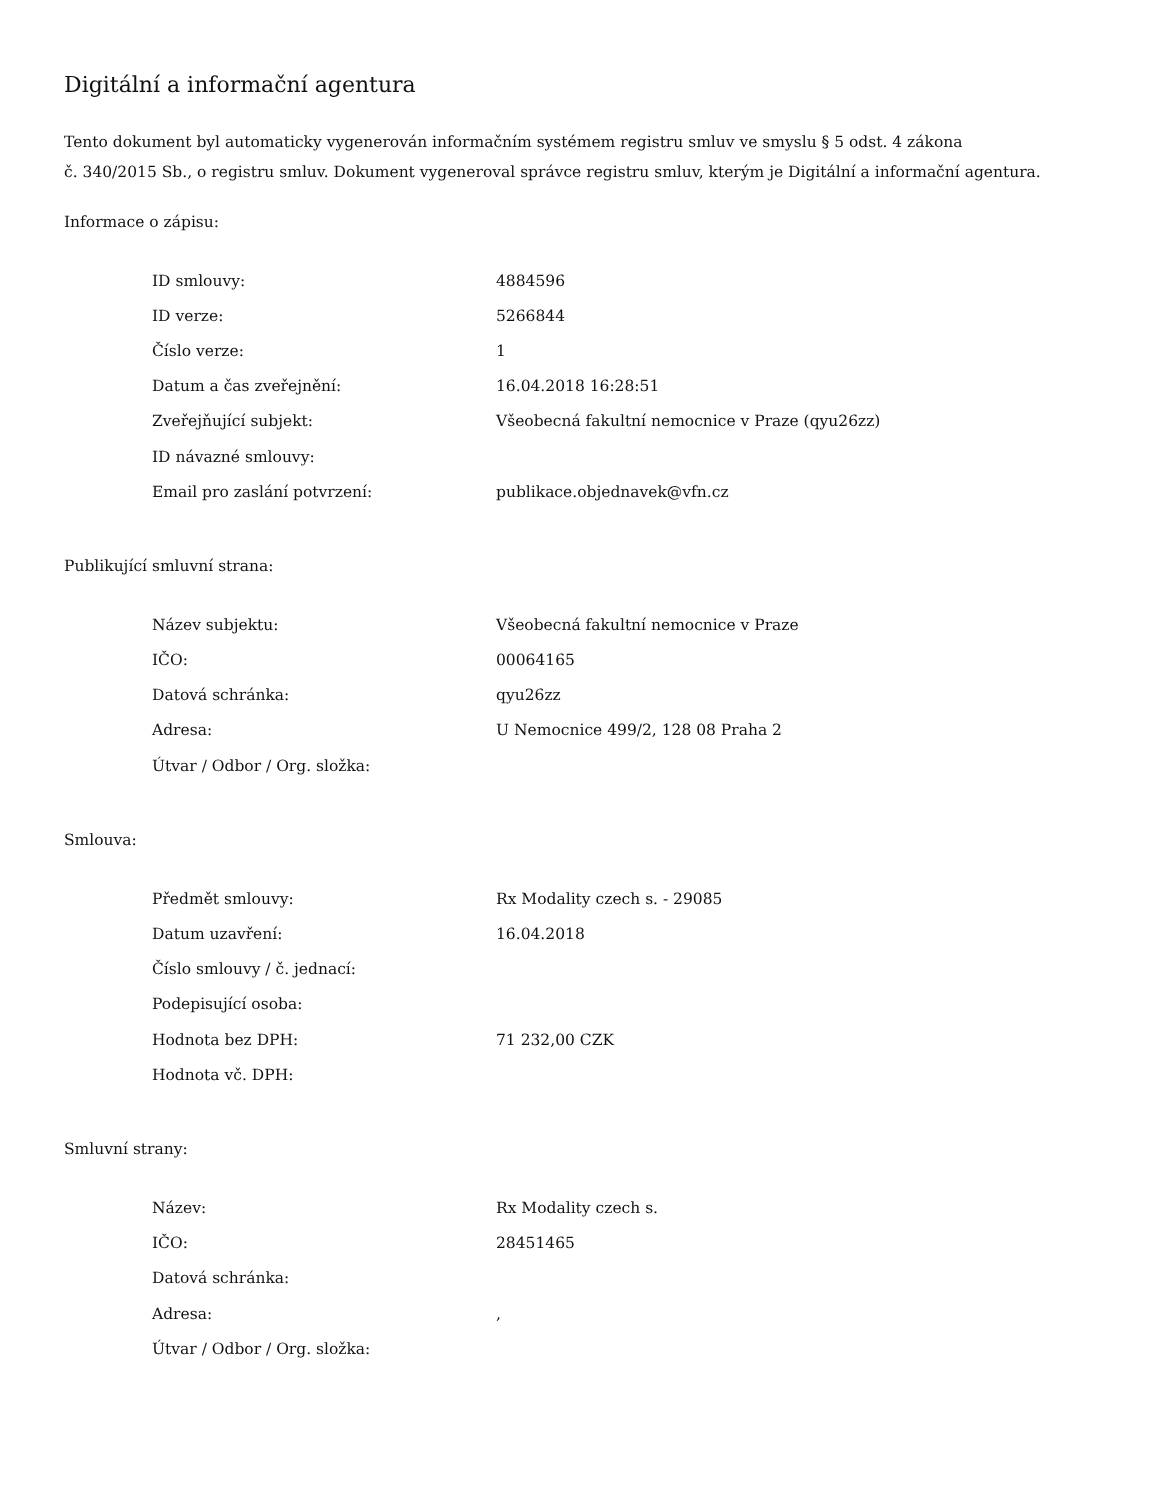Digitální a informační agentura
Tento dokument byl automaticky vygenerován informačním systémem registru smluv ve smyslu § 5 odst. 4 zákona
č. 340/2015 Sb., o registru smluv. Dokument vygeneroval správce registru smluv, kterým je Digitální a informační agentura.
Informace o zápisu:
| ID smlouvy: | 4884596 |
| ID verze: | 5266844 |
| Číslo verze: | 1 |
| Datum a čas zveřejnění: | 16.04.2018 16:28:51 |
| Zveřejňující subjekt: | Všeobecná fakultní nemocnice v Praze (qyu26zz) |
| ID návazné smlouvy: | |
| Email pro zaslání potvrzení: | publikace.objednavek@vfn.cz |
Publikující smluvní strana:
| Název subjektu: | Všeobecná fakultní nemocnice v Praze |
| IČO: | 00064165 |
| Datová schránka: | qyu26zz |
| Adresa: | U Nemocnice 499/2, 128 08 Praha 2 |
| Útvar / Odbor / Org. složka: | |
Smlouva:
| Předmět smlouvy: | Rx Modality czech s. - 29085 |
| Datum uzavření: | 16.04.2018 |
| Číslo smlouvy / č. jednací: | |
| Podepisující osoba: | |
| Hodnota bez DPH: | 71 232,00 CZK |
| Hodnota vč. DPH: | |
Smluvní strany:
| Název: | Rx Modality czech s. |
| IČO: | 28451465 |
| Datová schránka: | |
| Adresa: | , |
| Útvar / Odbor / Org. složka: | |